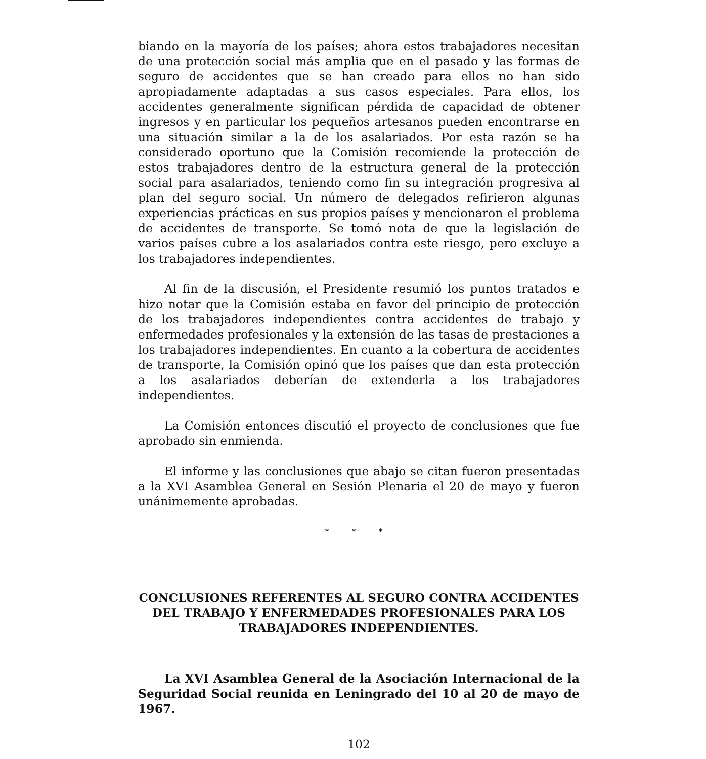biando en la mayoría de los países; ahora estos trabajadores necesitan de una protección social más amplia que en el pasado y las formas de seguro de accidentes que se han creado para ellos no han sido apropiadamente adaptadas a sus casos especiales. Para ellos, los accidentes generalmente significan pérdida de capacidad de obtener ingresos y en particular los pequeños artesanos pueden encontrarse en una situación similar a la de los asalariados. Por esta razón se ha considerado oportuno que la Comisión recomiende la protección de estos trabajadores dentro de la estructura general de la protección social para asalariados, teniendo como fin su integración progresiva al plan del seguro social. Un número de delegados refirieron algunas experiencias prácticas en sus propios países y mencionaron el problema de accidentes de transporte. Se tomó nota de que la legislación de varios países cubre a los asalariados contra este riesgo, pero excluye a los trabajadores independientes.
Al fin de la discusión, el Presidente resumió los puntos tratados e hizo notar que la Comisión estaba en favor del principio de protección de los trabajadores independientes contra accidentes de trabajo y enfermedades profesionales y la extensión de las tasas de prestaciones a los trabajadores independientes. En cuanto a la cobertura de accidentes de transporte, la Comisión opinó que los países que dan esta protección a los asalariados deberían de extenderla a los trabajadores independientes.
La Comisión entonces discutió el proyecto de conclusiones que fue aprobado sin enmienda.
El informe y las conclusiones que abajo se citan fueron presentadas a la XVI Asamblea General en Sesión Plenaria el 20 de mayo y fueron unánimemente aprobadas.
* * *
CONCLUSIONES REFERENTES AL SEGURO CONTRA ACCIDENTES DEL TRABAJO Y ENFERMEDADES PROFESIONALES PARA LOS TRABAJADORES INDEPENDIENTES.
La XVI Asamblea General de la Asociación Internacional de la Seguridad Social reunida en Leningrado del 10 al 20 de mayo de 1967.
102